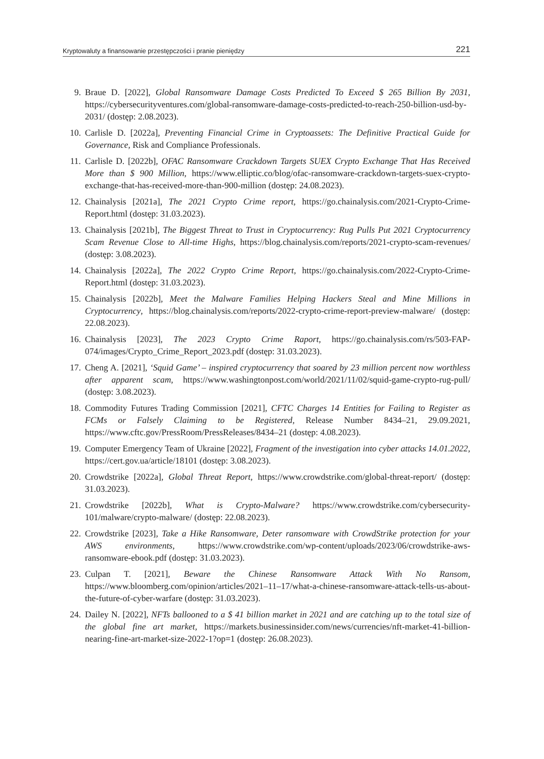Kryptowaluty a finansowanie przestępczości i pranie pieniędzy 221
9. Braue D. [2022], Global Ransomware Damage Costs Predicted To Exceed $ 265 Billion By 2031, https://cybersecurityventures.com/global-ransomware-damage-costs-predicted-to-reach-250-billion-usd-by-2031/ (dostęp: 2.08.2023).
10. Carlisle D. [2022a], Preventing Financial Crime in Cryptoassets: The Definitive Practical Guide for Governance, Risk and Compliance Professionals.
11. Carlisle D. [2022b], OFAC Ransomware Crackdown Targets SUEX Crypto Exchange That Has Received More than $ 900 Million, https://www.elliptic.co/blog/ofac-ransomware-crackdown-targets-suex-crypto-exchange-that-has-received-more-than-900-million (dostęp: 24.08.2023).
12. Chainalysis [2021a], The 2021 Crypto Crime report, https://go.chainalysis.com/2021-Crypto-Crime-Report.html (dostęp: 31.03.2023).
13. Chainalysis [2021b], The Biggest Threat to Trust in Cryptocurrency: Rug Pulls Put 2021 Cryptocurrency Scam Revenue Close to All-time Highs, https://blog.chainalysis.com/reports/2021-crypto-scam-revenues/ (dostęp: 3.08.2023).
14. Chainalysis [2022a], The 2022 Crypto Crime Report, https://go.chainalysis.com/2022-Crypto-Crime-Report.html (dostęp: 31.03.2023).
15. Chainalysis [2022b], Meet the Malware Families Helping Hackers Steal and Mine Millions in Cryptocurrency, https://blog.chainalysis.com/reports/2022-crypto-crime-report-preview-malware/ (dostęp: 22.08.2023).
16. Chainalysis [2023], The 2023 Crypto Crime Raport, https://go.chainalysis.com/rs/503-FAP-074/images/Crypto_Crime_Report_2023.pdf (dostęp: 31.03.2023).
17. Cheng A. [2021], ‘Squid Game’ – inspired cryptocurrency that soared by 23 million percent now worthless after apparent scam, https://www.washingtonpost.com/world/2021/11/02/squid-game-crypto-rug-pull/ (dostęp: 3.08.2023).
18. Commodity Futures Trading Commission [2021], CFTC Charges 14 Entities for Failing to Register as FCMs or Falsely Claiming to be Registered, Release Number 8434–21, 29.09.2021, https://www.cftc.gov/PressRoom/PressReleases/8434–21 (dostęp: 4.08.2023).
19. Computer Emergency Team of Ukraine [2022], Fragment of the investigation into cyber attacks 14.01.2022, https://cert.gov.ua/article/18101 (dostęp: 3.08.2023).
20. Crowdstrike [2022a], Global Threat Report, https://www.crowdstrike.com/global-threat-report/ (dostęp: 31.03.2023).
21. Crowdstrike [2022b], What is Crypto-Malware? https://www.crowdstrike.com/cybersecurity-101/malware/crypto-malware/ (dostęp: 22.08.2023).
22. Crowdstrike [2023], Take a Hike Ransomware, Deter ransomware with CrowdStrike protection for your AWS environments, https://www.crowdstrike.com/wp-content/uploads/2023/06/crowdstrike-aws-ransomware-ebook.pdf (dostęp: 31.03.2023).
23. Culpan T. [2021], Beware the Chinese Ransomware Attack With No Ransom, https://www.bloomberg.com/opinion/articles/2021–11–17/what-a-chinese-ransomware-attack-tells-us-about-the-future-of-cyber-warfare (dostęp: 31.03.2023).
24. Dailey N. [2022], NFTs ballooned to a $ 41 billion market in 2021 and are catching up to the total size of the global fine art market, https://markets.businessinsider.com/news/currencies/nft-market-41-billion-nearing-fine-art-market-size-2022-1?op=1 (dostęp: 26.08.2023).